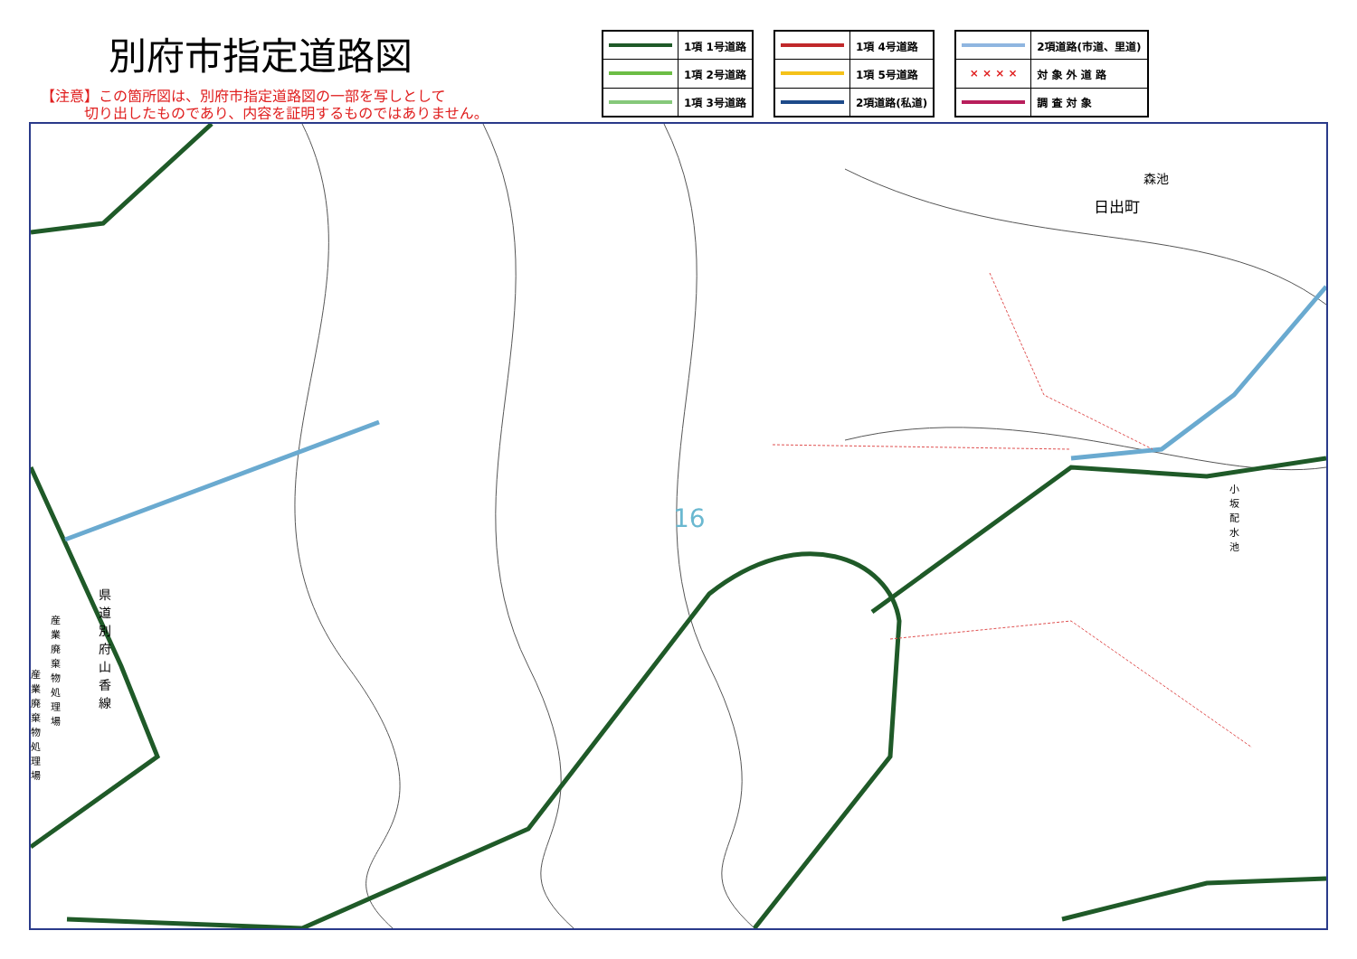別府市指定道路図
【注意】この箇所図は、別府市指定道路図の一部を写しとして
　　　切り出したものであり、内容を証明するものではありません。
| | 1項 1号道路 |
| | 1項 2号道路 |
| | 1項 3号道路 |
| | 1項 4号道路 |
| | 1項 5号道路 |
| | 2項道路(私道) |
| | 2項道路(市道、里道) |
| × × × × | 対 象 外 道 路 |
| | 調 査 対 象 |
森池
日出町
16
県道別府山香線
産業廃棄物処理場
産業廃棄物処理場
小坂配水池